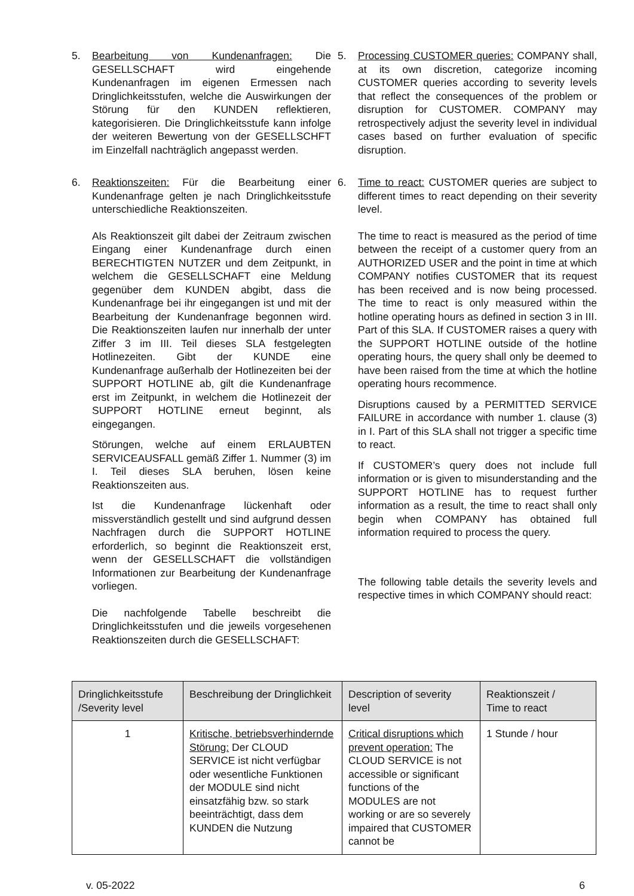5. Bearbeitung von Kundenanfragen: Die GESELLSCHAFT wird eingehende Kundenanfragen im eigenen Ermessen nach Dringlichkeitsstufen, welche die Auswirkungen der Störung für den KUNDEN reflektieren, kategorisieren. Die Dringlichkeitsstufe kann infolge der weiteren Bewertung von der GESELLSCHFT im Einzelfall nachträglich angepasst werden.
6. Reaktionszeiten: Für die Bearbeitung einer Kundenanfrage gelten je nach Dringlichkeitsstufe unterschiedliche Reaktionszeiten.
Als Reaktionszeit gilt dabei der Zeitraum zwischen Eingang einer Kundenanfrage durch einen BERECHTIGTEN NUTZER und dem Zeitpunkt, in welchem die GESELLSCHAFT eine Meldung gegenüber dem KUNDEN abgibt, dass die Kundenanfrage bei ihr eingegangen ist und mit der Bearbeitung der Kundenanfrage begonnen wird. Die Reaktionszeiten laufen nur innerhalb der unter Ziffer 3 im III. Teil dieses SLA festgelegten Hotlinezeiten. Gibt der KUNDE eine Kundenanfrage außerhalb der Hotlinezeiten bei der SUPPORT HOTLINE ab, gilt die Kundenanfrage erst im Zeitpunkt, in welchem die Hotlinezeit der SUPPORT HOTLINE erneut beginnt, als eingegangen.
Störungen, welche auf einem ERLAUBTEN SERVICEAUSFALL gemäß Ziffer 1. Nummer (3) im I. Teil dieses SLA beruhen, lösen keine Reaktionszeiten aus.
Ist die Kundenanfrage lückenhaft oder missverständlich gestellt und sind aufgrund dessen Nachfragen durch die SUPPORT HOTLINE erforderlich, so beginnt die Reaktionszeit erst, wenn der GESELLSCHAFT die vollständigen Informationen zur Bearbeitung der Kundenanfrage vorliegen.
Die nachfolgende Tabelle beschreibt die Dringlichkeitsstufen und die jeweils vorgesehenen Reaktionszeiten durch die GESELLSCHAFT:
5. Processing CUSTOMER queries: COMPANY shall, at its own discretion, categorize incoming CUSTOMER queries according to severity levels that reflect the consequences of the problem or disruption for CUSTOMER. COMPANY may retrospectively adjust the severity level in individual cases based on further evaluation of specific disruption.
6. Time to react: CUSTOMER queries are subject to different times to react depending on their severity level.
The time to react is measured as the period of time between the receipt of a customer query from an AUTHORIZED USER and the point in time at which COMPANY notifies CUSTOMER that its request has been received and is now being processed. The time to react is only measured within the hotline operating hours as defined in section 3 in III. Part of this SLA. If CUSTOMER raises a query with the SUPPORT HOTLINE outside of the hotline operating hours, the query shall only be deemed to have been raised from the time at which the hotline operating hours recommence.
Disruptions caused by a PERMITTED SERVICE FAILURE in accordance with number 1. clause (3) in I. Part of this SLA shall not trigger a specific time to react.
If CUSTOMER’s query does not include full information or is given to misunderstanding and the SUPPORT HOTLINE has to request further information as a result, the time to react shall only begin when COMPANY has obtained full information required to process the query.
The following table details the severity levels and respective times in which COMPANY should react:
| Dringlichkeitsstufe /Severity level | Beschreibung der Dringlichkeit | Description of severity level | Reaktionszeit / Time to react |
| --- | --- | --- | --- |
| 1 | Kritische, betriebsverhindernde Störung: Der CLOUD SERVICE ist nicht verfügbar oder wesentliche Funktionen der MODULE sind nicht einsatzfähig bzw. so stark beeinträchtigt, dass dem KUNDEN die Nutzung | Critical disruptions which prevent operation: The CLOUD SERVICE is not accessible or significant functions of the MODULES are not working or are so severely impaired that CUSTOMER cannot be | 1 Stunde / hour |
v. 05-2022 6